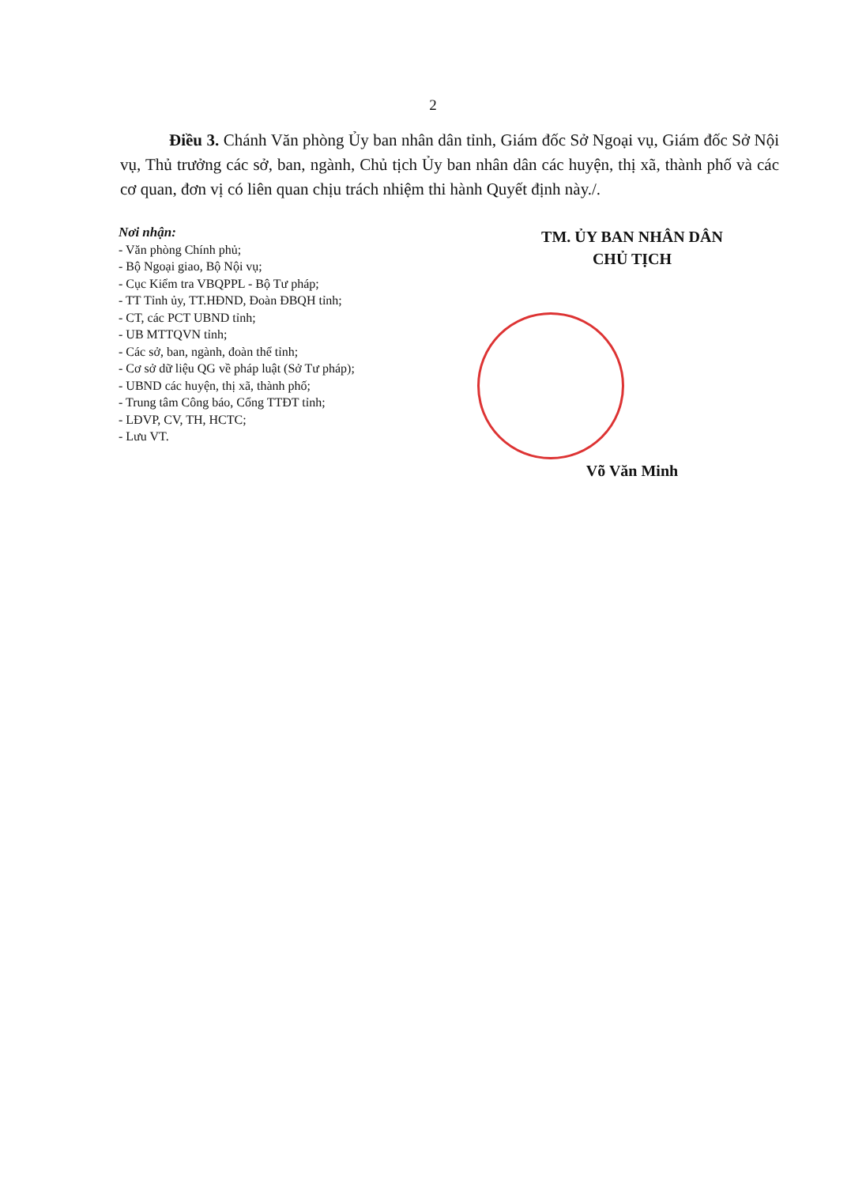2
Điều 3. Chánh Văn phòng Ủy ban nhân dân tỉnh, Giám đốc Sở Ngoại vụ, Giám đốc Sở Nội vụ, Thủ trưởng các sở, ban, ngành, Chủ tịch Ủy ban nhân dân các huyện, thị xã, thành phố và các cơ quan, đơn vị có liên quan chịu trách nhiệm thi hành Quyết định này./.
Nơi nhận:
- Văn phòng Chính phủ;
- Bộ Ngoại giao, Bộ Nội vụ;
- Cục Kiểm tra VBQPPL - Bộ Tư pháp;
- TT Tỉnh ủy, TT.HĐND, Đoàn ĐBQH tỉnh;
- CT, các PCT UBND tỉnh;
- UB MTTQVN tỉnh;
- Các sở, ban, ngành, đoàn thể tỉnh;
- Cơ sở dữ liệu QG về pháp luật (Sở Tư pháp);
- UBND các huyện, thị xã, thành phố;
- Trung tâm Công báo, Cổng TTĐT tỉnh;
- LĐVP, CV, TH, HCTC;
- Lưu VT.
TM. ỦY BAN NHÂN DÂN
CHỦ TỊCH
Võ Văn Minh